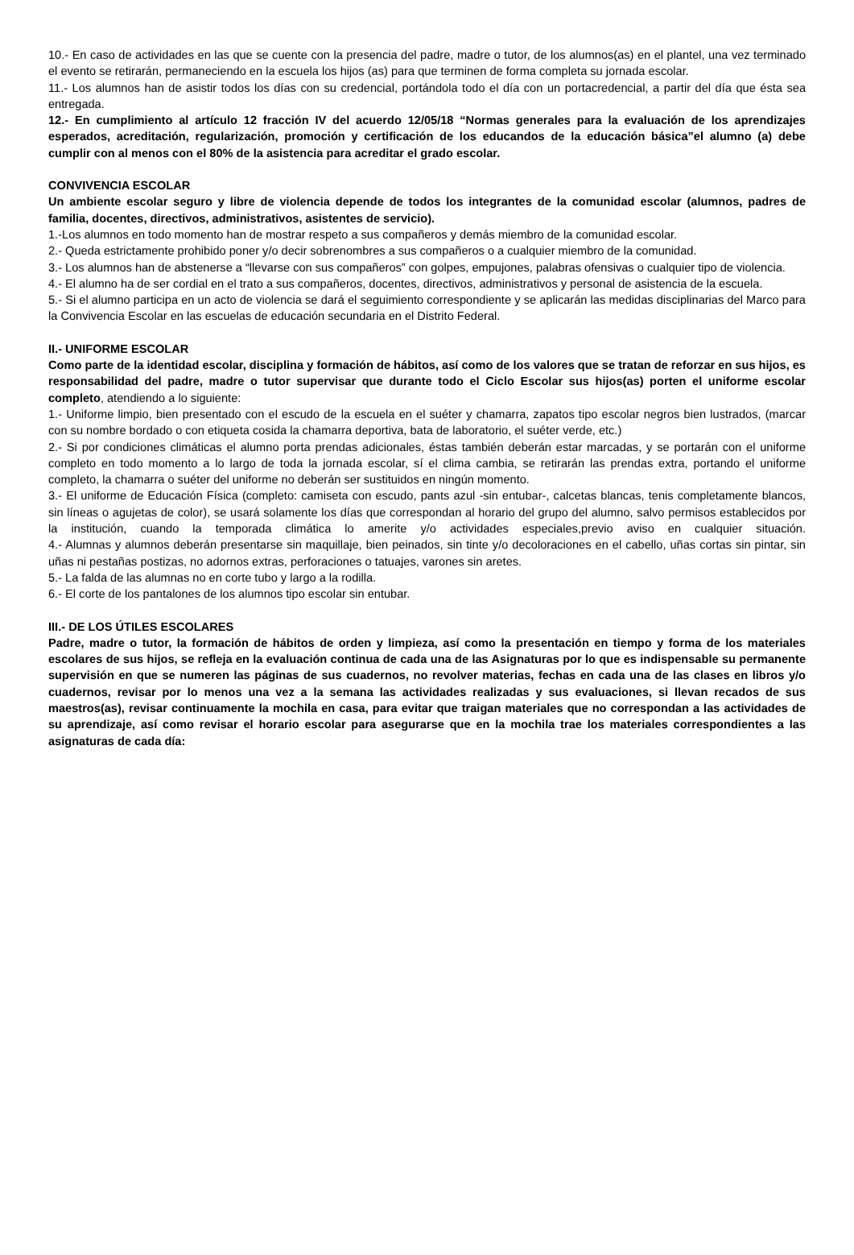10.- En caso de actividades en las que se cuente con la presencia del padre, madre o tutor, de los alumnos(as) en el plantel, una vez terminado el evento se retirarán, permaneciendo en la escuela los hijos (as) para que terminen de forma completa su jornada escolar.
11.- Los alumnos han de asistir todos los días con su credencial, portándola todo el día con un portacredencial, a partir del día que ésta sea entregada.
12.- En cumplimiento al artículo 12 fracción IV del acuerdo 12/05/18 “Normas generales para la evaluación de los aprendizajes esperados, acreditación, regularización, promoción y certificación de los educandos de la educación básica”el alumno (a) debe cumplir con al menos con el 80% de la asistencia para acreditar el grado escolar.
CONVIVENCIA ESCOLAR
Un ambiente escolar seguro y libre de violencia depende de todos los integrantes de la comunidad escolar (alumnos, padres de familia, docentes, directivos, administrativos, asistentes de servicio).
1.-Los alumnos en todo momento han de mostrar respeto a sus compañeros y demás miembro de la comunidad escolar.
2.- Queda estrictamente prohibido poner y/o decir sobrenombres a sus compañeros o a cualquier miembro de la comunidad.
3.- Los alumnos han de abstenerse a “llevarse con sus compañeros” con golpes, empujones, palabras ofensivas o cualquier tipo de violencia.
4.- El alumno ha de ser cordial en el trato a sus compañeros, docentes, directivos, administrativos y personal de asistencia de la escuela.
5.- Si el alumno participa en un acto de violencia se dará el seguimiento correspondiente y se aplicarán las medidas disciplinarias del Marco para la Convivencia Escolar en las escuelas de educación secundaria en el Distrito Federal.
II.- UNIFORME ESCOLAR
Como parte de la identidad escolar, disciplina y formación de hábitos, así como de los valores que se tratan de reforzar en sus hijos, es responsabilidad del padre, madre o tutor supervisar que durante todo el Ciclo Escolar sus hijos(as) porten el uniforme escolar completo, atendiendo a lo siguiente:
1.- Uniforme limpio, bien presentado con el escudo de la escuela en el suéter y chamarra, zapatos tipo escolar negros bien lustrados, (marcar con su nombre bordado o con etiqueta cosida la chamarra deportiva, bata de laboratorio, el suéter verde, etc.)
2.- Si por condiciones climáticas el alumno porta prendas adicionales, éstas también deberán estar marcadas, y se portarán con el uniforme completo en todo momento a lo largo de toda la jornada escolar, sí el clima cambia, se retirarán las prendas extra, portando el uniforme completo, la chamarra o suéter del uniforme no deberán ser sustituidos en ningún momento.
3.- El uniforme de Educación Física (completo: camiseta con escudo, pants azul -sin entubar-, calcetas blancas, tenis completamente blancos, sin líneas o agujetas de color), se usará solamente los días que correspondan al horario del grupo del alumno, salvo permisos establecidos por la institución, cuando la temporada climática lo amerite y/o actividades especiales,previo aviso en cualquier situación.
4.- Alumnas y alumnos deberán presentarse sin maquillaje, bien peinados, sin tinte y/o decoloraciones en el cabello, uñas cortas sin pintar, sin uñas ni pestañas postizas, no adornos extras, perforaciones o tatuajes, varones sin aretes.
5.- La falda de las alumnas no en corte tubo y largo a la rodilla.
6.- El corte de los pantalones de los alumnos tipo escolar sin entubar.
III.- DE LOS ÚTILES ESCOLARES
Padre, madre o tutor, la formación de hábitos de orden y limpieza, así como la presentación en tiempo y forma de los materiales escolares de sus hijos, se refleja en la evaluación continua de cada una de las Asignaturas por lo que es indispensable su permanente supervisión en que se numeren las páginas de sus cuadernos, no revolver materias, fechas en cada una de las clases en libros y/o cuadernos, revisar por lo menos una vez a la semana las actividades realizadas y sus evaluaciones, si llevan recados de sus maestros(as), revisar continuamente la mochila en casa, para evitar que traigan materiales que no correspondan a las actividades de su aprendizaje, así como revisar el horario escolar para asegurarse que en la mochila trae los materiales correspondientes a las asignaturas de cada día: